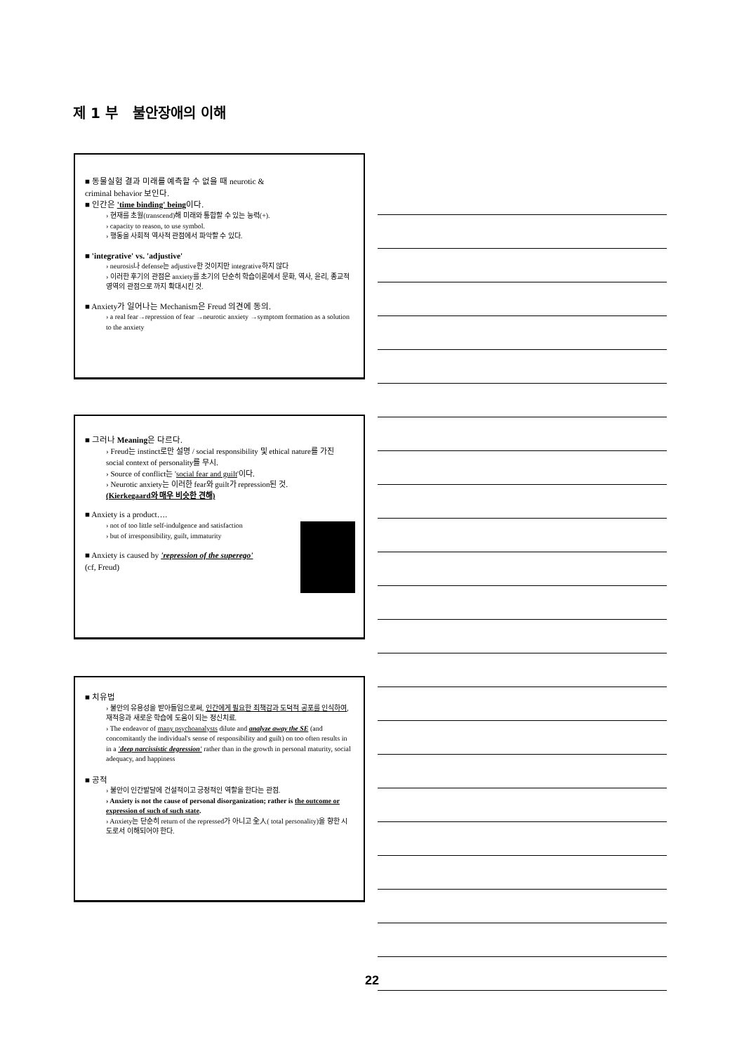제 1 부 불안장애의 이해
■ 동물실험 결과 미래를 예측할 수 없을 때 neurotic &
criminal behavior 보인다.
■ 인간은 'time binding' being이다.
› 현재를 초월(transcend)해 미래와 통합할 수 있는 능력(+).
› capacity to reason, to use symbol.
› 행동을 사회적 역사적 관점에서 파악할 수 있다.
■ 'integrative' vs. 'adjustive'
› neurosis나 defense는 adjustive한 것이지만 integrative하지 않다
› 이러한 후기의 관점은 anxiety를 초기의 단순히 학습이론에서 문화, 역사, 윤리, 종교적 영역의 관점으로 까지 확대시킨 것.
■ Anxiety가 일어나는 Mechanism은 Freud 의견에 동의.
› a real fear→repression of fear →neurotic anxiety →symptom formation as a solution to the anxiety
■ 그러나 Meaning은 다르다.
› Freud는 instinct로만 설명 / social responsibility 및 ethical nature를 가진 social context of personality를 무시.
› Source of conflict는 'social fear and guilt'이다.
› Neurotic anxiety는 이러한 fear와 guilt가 repression된 것.
(Kierkegaard와 매우 비슷한 견해)
■ Anxiety is a product….
› not of too little self-indulgence and satisfaction
› but of irresponsibility, guilt, immaturity
■ Anxiety is caused by 'repression of the superego'
(cf, Freud)
■ 치유법
› 불안의 유용성을 받아들임으로써, 인간에게 필요한 죄책감과 도덕적 공포를 인식하여, 재적응과 새로운 학습에 도움이 되는 정신치료.
› The endeavor of many psychoanalysts dilute and analyze away the SE (and concomitantly the individual's sense of responsibility and guilt) on too often results in in a 'deep narcissistic degression' rather than in the growth in personal maturity, social adequacy, and happiness
■ 공적
› 불안이 인간발달에 건설적이고 긍정적인 역할을 한다는 관점.
› Anxiety is not the cause of personal disorganization; rather is the outcome or expression of such of such state.
› Anxiety는 단순히 return of the repressed가 아니고 全人( total personality)을 향한 시도로서 이해되어야 한다.
22